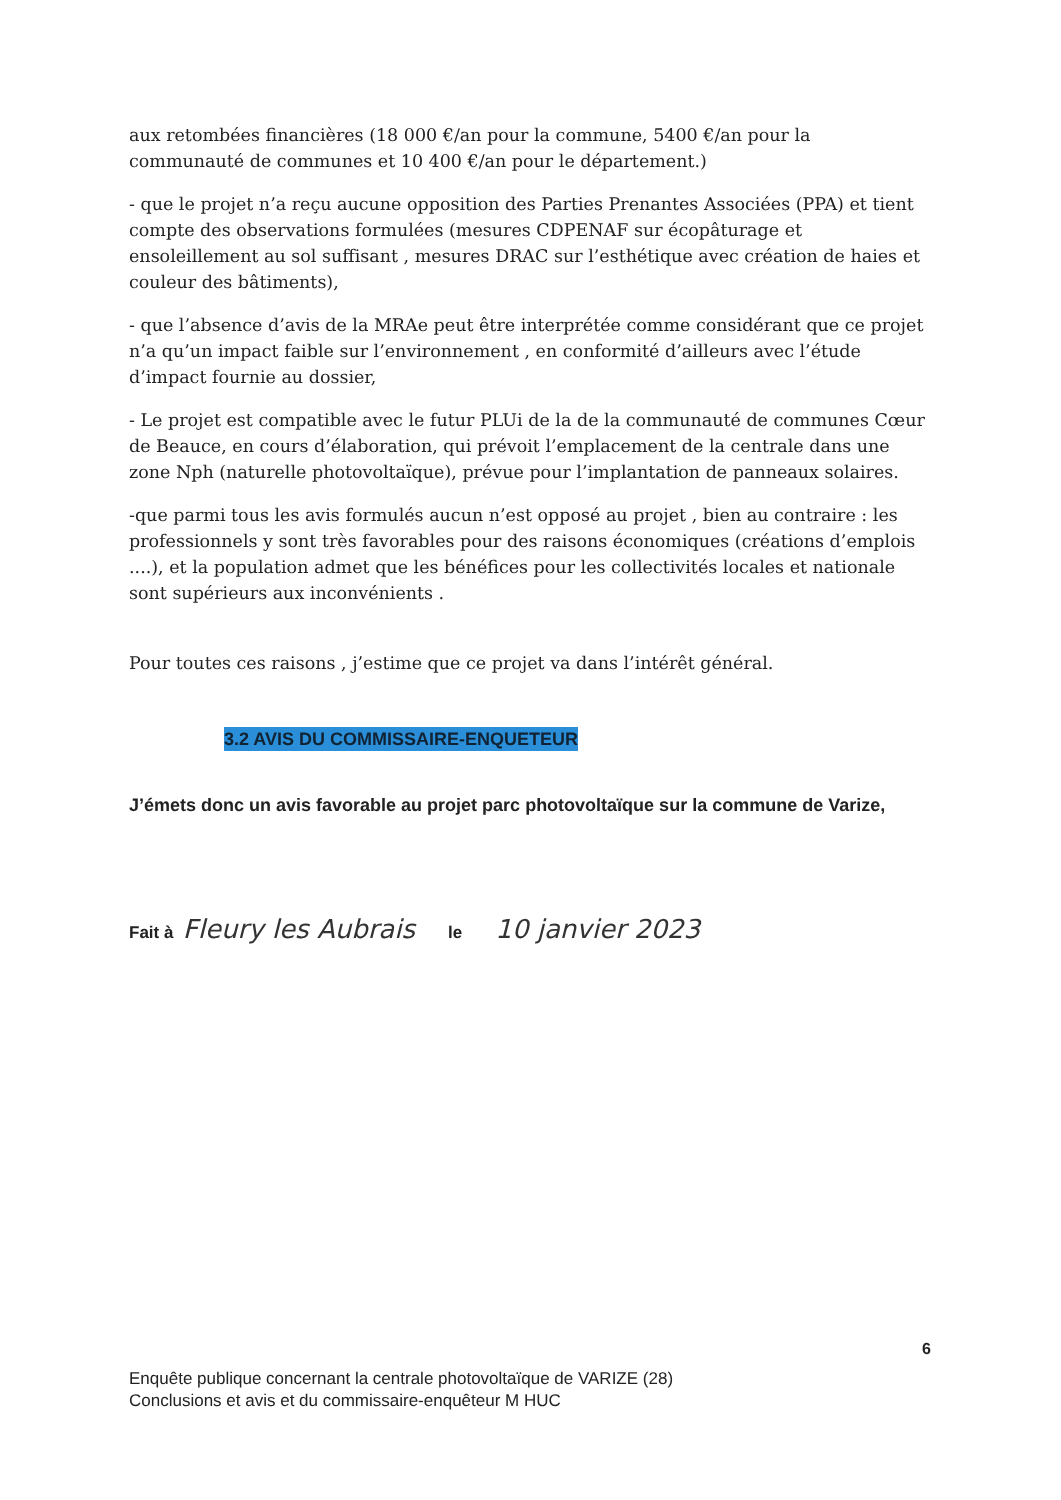aux retombées financières (18 000 €/an pour la commune, 5400 €/an pour la communauté de communes et 10 400 €/an pour le département.)
- que le projet n’a reçu aucune opposition des Parties Prenantes Associées (PPA) et tient compte des observations formulées (mesures CDPENAF sur écopâturage et ensoleillement au sol suffisant , mesures DRAC sur l’esthétique avec création de haies et couleur des bâtiments),
- que l’absence d’avis de la MRAe peut être interprétée comme considérant que ce projet n’a qu’un impact faible sur l’environnement , en conformité d’ailleurs avec l’étude d’impact fournie au dossier,
- Le projet est compatible avec le futur PLUi de la de la communauté de communes Cœur de Beauce, en cours d’élaboration, qui prévoit l’emplacement de la centrale dans une zone Nph (naturelle photovoltaïque), prévue pour l’implantation de panneaux solaires.
-que parmi tous les avis formulés aucun n’est opposé au projet , bien au contraire : les professionnels y sont très favorables pour des raisons économiques (créations d’emplois ....), et la population admet que les bénéfices pour les collectivités locales et nationale sont supérieurs aux inconvénients .
Pour toutes ces raisons , j’estime que ce projet va dans l’intérêt général.
3.2 AVIS DU COMMISSAIRE-ENQUETEUR
J’émets donc un avis favorable au projet parc photovoltaïque sur la commune de Varize,
Fait à Fleury les Aubrais le 10 janvier 2023
6
Enquête publique concernant la centrale photovoltaïque de VARIZE (28)
Conclusions et avis et du commissaire-enquêteur M HUC